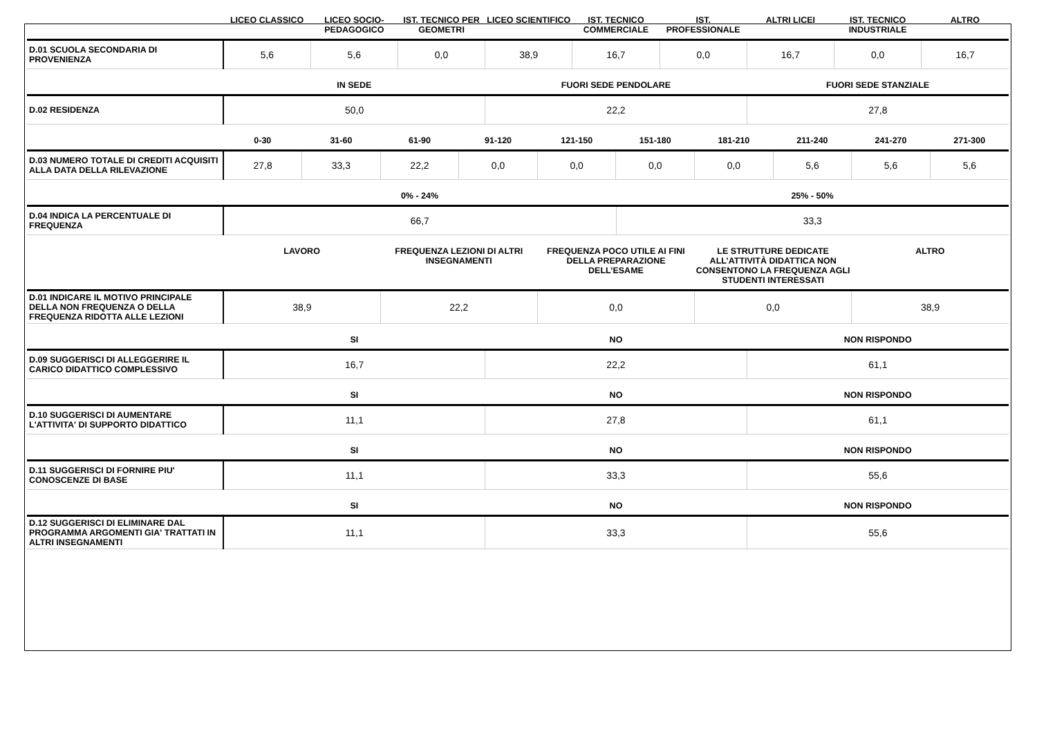| | LICEO CLASSICO | LICEO SOCIO-PEDAGOGICO | IST. TECNICO PER GEOMETRI | LICEO SCIENTIFICO | IST. TECNICO COMMERCIALE | IST. PROFESSIONALE | ALTRI LICEI | IST. TECNICO INDUSTRIALE | ALTRO |
| --- | --- | --- | --- | --- | --- | --- | --- | --- | --- |
| D.01 SCUOLA SECONDARIA DI PROVENIENZA | 5,6 | 5,6 | 0,0 | 38,9 | 16,7 | 0,0 | 16,7 | 0,0 | 16,7 |
| | IN SEDE | FUORI SEDE PENDOLARE | FUORI SEDE STANZIALE |
| --- | --- | --- | --- |
| D.02 RESIDENZA | 50,0 | 22,2 | 27,8 |
| | 0-30 | 31-60 | 61-90 | 91-120 | 121-150 | 151-180 | 181-210 | 211-240 | 241-270 | 271-300 |
| --- | --- | --- | --- | --- | --- | --- | --- | --- | --- | --- |
| D.03 NUMERO TOTALE DI CREDITI ACQUISITI ALLA DATA DELLA RILEVAZIONE | 27,8 | 33,3 | 22,2 | 0,0 | 0,0 | 0,0 | 0,0 | 5,6 | 5,6 | 5,6 |
| | 0% - 24% | 25% - 50% |
| --- | --- | --- |
| D.04 INDICA LA PERCENTUALE DI FREQUENZA | 66,7 | 33,3 |
| | LAVORO | FREQUENZA LEZIONI DI ALTRI INSEGNAMENTI | FREQUENZA POCO UTILE AI FINI DELLA PREPARAZIONE DELL’ESAME | LE STRUTTURE DEDICATE ALL’ATTIVITÀ DIDATTICA NON CONSENTONO LA FREQUENZA AGLI STUDENTI INTERESSATI | ALTRO |
| --- | --- | --- | --- | --- | --- |
| D.01 INDICARE IL MOTIVO PRINCIPALE DELLA NON FREQUENZA O DELLA FREQUENZA RIDOTTA ALLE LEZIONI | 38,9 | 22,2 | 0,0 | 0,0 | 38,9 |
| | SI | NO | NON RISPONDO |
| --- | --- | --- | --- |
| D.09 SUGGERISCI DI ALLEGGERIRE IL CARICO DIDATTICO COMPLESSIVO | 16,7 | 22,2 | 61,1 |
| | SI | NO | NON RISPONDO |
| --- | --- | --- | --- |
| D.10 SUGGERISCI DI AUMENTARE L'ATTIVITA' DI SUPPORTO DIDATTICO | 11,1 | 27,8 | 61,1 |
| | SI | NO | NON RISPONDO |
| --- | --- | --- | --- |
| D.11 SUGGERISCI DI FORNIRE PIU' CONOSCENZE DI BASE | 11,1 | 33,3 | 55,6 |
| | SI | NO | NON RISPONDO |
| --- | --- | --- | --- |
| D.12 SUGGERISCI DI ELIMINARE DAL PROGRAMMA ARGOMENTI GIA' TRATTATI IN ALTRI INSEGNAMENTI | 11,1 | 33,3 | 55,6 |